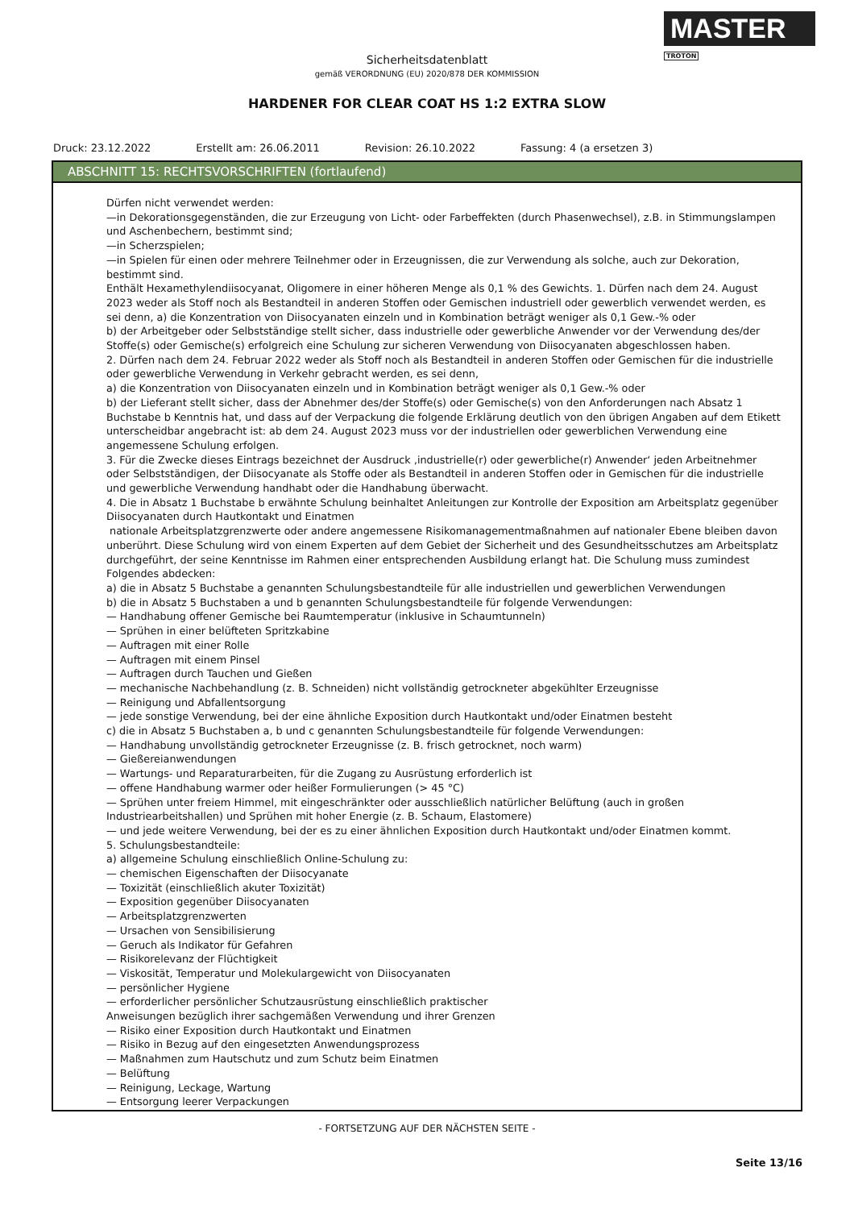MASTER
TROTON
Sicherheitsdatenblatt
gemäß VERORDNUNG (EU) 2020/878 DER KOMMISSION
HARDENER FOR CLEAR COAT HS 1:2 EXTRA SLOW
Druck: 23.12.2022 Erstellt am: 26.06.2011 Revision: 26.10.2022 Fassung: 4 (a ersetzen 3)
ABSCHNITT 15: RECHTSVORSCHRIFTEN (fortlaufend)
Dürfen nicht verwendet werden:
—in Dekorationsgegenständen, die zur Erzeugung von Licht- oder Farbeffekten (durch Phasenwechsel), z.B. in Stimmungslampen und Aschenbechern, bestimmt sind;
—in Scherzspielen;
—in Spielen für einen oder mehrere Teilnehmer oder in Erzeugnissen, die zur Verwendung als solche, auch zur Dekoration, bestimmt sind.
Enthält Hexamethylendiisocyanat, Oligomere in einer höheren Menge als 0,1 % des Gewichts. 1. Dürfen nach dem 24. August 2023 weder als Stoff noch als Bestandteil in anderen Stoffen oder Gemischen industriell oder gewerblich verwendet werden, es sei denn, a) die Konzentration von Diisocyanaten einzeln und in Kombination beträgt weniger als 0,1 Gew.-% oder
b) der Arbeitgeber oder Selbstständige stellt sicher, dass industrielle oder gewerbliche Anwender vor der Verwendung des/der Stoffe(s) oder Gemische(s) erfolgreich eine Schulung zur sicheren Verwendung von Diisocyanaten abgeschlossen haben.
2. Dürfen nach dem 24. Februar 2022 weder als Stoff noch als Bestandteil in anderen Stoffen oder Gemischen für die industrielle oder gewerbliche Verwendung in Verkehr gebracht werden, es sei denn,
a) die Konzentration von Diisocyanaten einzeln und in Kombination beträgt weniger als 0,1 Gew.-% oder
b) der Lieferant stellt sicher, dass der Abnehmer des/der Stoffe(s) oder Gemische(s) von den Anforderungen nach Absatz 1 Buchstabe b Kenntnis hat, und dass auf der Verpackung die folgende Erklärung deutlich von den übrigen Angaben auf dem Etikett unterscheidbar angebracht ist: ab dem 24. August 2023 muss vor der industriellen oder gewerblichen Verwendung eine angemessene Schulung erfolgen.
3. Für die Zwecke dieses Eintrags bezeichnet der Ausdruck ‚industrielle(r) oder gewerbliche(r) Anwender‘ jeden Arbeitnehmer oder Selbstständigen, der Diisocyanate als Stoffe oder als Bestandteil in anderen Stoffen oder in Gemischen für die industrielle und gewerbliche Verwendung handhabt oder die Handhabung überwacht.
4. Die in Absatz 1 Buchstabe b erwähnte Schulung beinhaltet Anleitungen zur Kontrolle der Exposition am Arbeitsplatz gegenüber Diisocyanaten durch Hautkontakt und Einatmen
nationale Arbeitsplatzgrenzwerte oder andere angemessene Risikomanagementmaßnahmen auf nationaler Ebene bleiben davon unberührt. Diese Schulung wird von einem Experten auf dem Gebiet der Sicherheit und des Gesundheitsschutzes am Arbeitsplatz durchgeführt, der seine Kenntnisse im Rahmen einer entsprechenden Ausbildung erlangt hat. Die Schulung muss zumindest Folgendes abdecken:
a) die in Absatz 5 Buchstabe a genannten Schulungsbestandteile für alle industriellen und gewerblichen Verwendungen
b) die in Absatz 5 Buchstaben a und b genannten Schulungsbestandteile für folgende Verwendungen:
— Handhabung offener Gemische bei Raumtemperatur (inklusive in Schaumtunneln)
— Sprühen in einer belüfteten Spritzkabine
— Auftragen mit einer Rolle
— Auftragen mit einem Pinsel
— Auftragen durch Tauchen und Gießen
— mechanische Nachbehandlung (z. B. Schneiden) nicht vollständig getrockneter abgekühlter Erzeugnisse
— Reinigung und Abfallentsorgung
— jede sonstige Verwendung, bei der eine ähnliche Exposition durch Hautkontakt und/oder Einatmen besteht
c) die in Absatz 5 Buchstaben a, b und c genannten Schulungsbestandteile für folgende Verwendungen:
— Handhabung unvollständig getrockneter Erzeugnisse (z. B. frisch getrocknet, noch warm)
— Gießereianwendungen
— Wartungs- und Reparaturarbeiten, für die Zugang zu Ausrüstung erforderlich ist
— offene Handhabung warmer oder heißer Formulierungen (> 45 °C)
— Sprühen unter freiem Himmel, mit eingeschränkter oder ausschließlich natürlicher Belüftung (auch in großen Industriearbeitshallen) und Sprühen mit hoher Energie (z. B. Schaum, Elastomere)
— und jede weitere Verwendung, bei der es zu einer ähnlichen Exposition durch Hautkontakt und/oder Einatmen kommt.
5. Schulungsbestandteile:
a) allgemeine Schulung einschließlich Online-Schulung zu:
— chemischen Eigenschaften der Diisocyanate
— Toxizität (einschließlich akuter Toxizität)
— Exposition gegenüber Diisocyanaten
— Arbeitsplatzgrenzwerten
— Ursachen von Sensibilisierung
— Geruch als Indikator für Gefahren
— Risikorelevanz der Flüchtigkeit
— Viskosität, Temperatur und Molekulargewicht von Diisocyanaten
— persönlicher Hygiene
— erforderlicher persönlicher Schutzausrüstung einschließlich praktischer
Anweisungen bezüglich ihrer sachgemäßen Verwendung und ihrer Grenzen
— Risiko einer Exposition durch Hautkontakt und Einatmen
— Risiko in Bezug auf den eingesetzten Anwendungsprozess
— Maßnahmen zum Hautschutz und zum Schutz beim Einatmen
— Belüftung
— Reinigung, Leckage, Wartung
— Entsorgung leerer Verpackungen
- FORTSETZUNG AUF DER NÄCHSTEN SEITE -
Seite 13/16